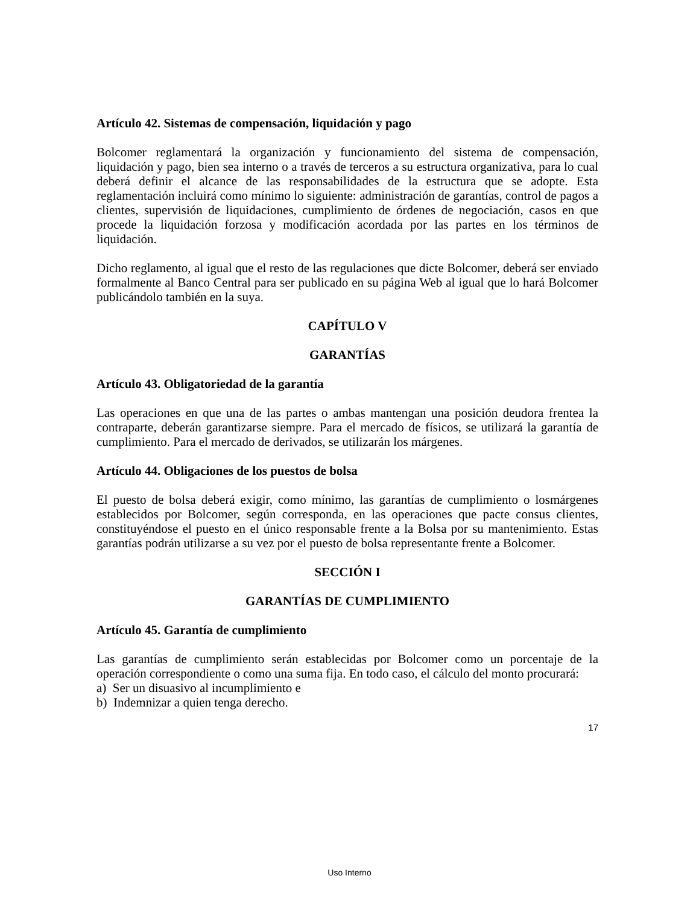Artículo 42. Sistemas de compensación, liquidación y pago
Bolcomer reglamentará la organización y funcionamiento del sistema de compensación, liquidación y pago, bien sea interno o a través de terceros a su estructura organizativa, para lo cual deberá definir el alcance de las responsabilidades de la estructura que se adopte. Esta reglamentación incluirá como mínimo lo siguiente: administración de garantías, control de pagos a clientes, supervisión de liquidaciones, cumplimiento de órdenes de negociación, casos en que procede la liquidación forzosa y modificación acordada por las partes en los términos de liquidación.
Dicho reglamento, al igual que el resto de las regulaciones que dicte Bolcomer, deberá ser enviado formalmente al Banco Central para ser publicado en su página Web al igual que lo hará Bolcomer publicándolo también en la suya.
CAPÍTULO V
GARANTÍAS
Artículo 43. Obligatoriedad de la garantía
Las operaciones en que una de las partes o ambas mantengan una posición deudora frentea la contraparte, deberán garantizarse siempre. Para el mercado de físicos, se utilizará la garantía de cumplimiento. Para el mercado de derivados, se utilizarán los márgenes.
Artículo 44. Obligaciones de los puestos de bolsa
El puesto de bolsa deberá exigir, como mínimo, las garantías de cumplimiento o losmárgenes establecidos por Bolcomer, según corresponda, en las operaciones que pacte consus clientes, constituyéndose el puesto en el único responsable frente a la Bolsa por su mantenimiento. Estas garantías podrán utilizarse a su vez por el puesto de bolsa representante frente a Bolcomer.
SECCIÓN I
GARANTÍAS DE CUMPLIMIENTO
Artículo 45. Garantía de cumplimiento
Las garantías de cumplimiento serán establecidas por Bolcomer como un porcentaje de la operación correspondiente o como una suma fija. En todo caso, el cálculo del monto procurará:
a) Ser un disuasivo al incumplimiento e
b) Indemnizar a quien tenga derecho.
17
Uso Interno